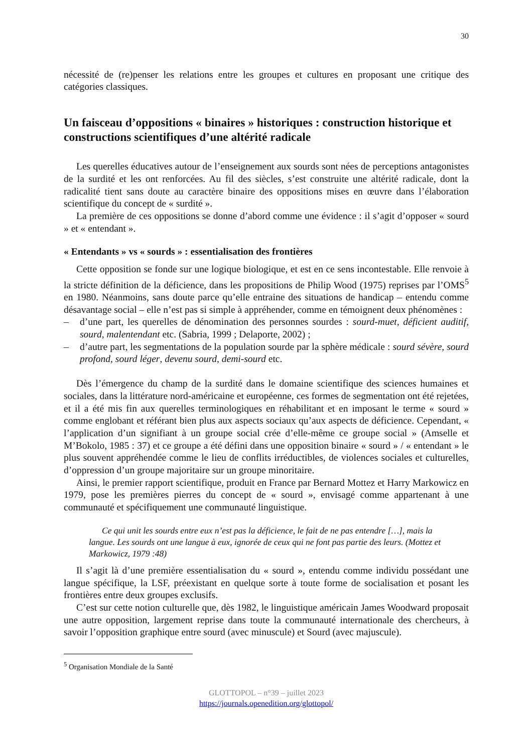30
nécessité de (re)penser les relations entre les groupes et cultures en proposant une critique des catégories classiques.
Un faisceau d’oppositions « binaires » historiques : construction historique et constructions scientifiques d’une altérité radicale
Les querelles éducatives autour de l’enseignement aux sourds sont nées de perceptions antagonistes de la surdité et les ont renforcées. Au fil des siècles, s’est construite une altérité radicale, dont la radicalité tient sans doute au caractère binaire des oppositions mises en œuvre dans l’élaboration scientifique du concept de « surdité ».
La première de ces oppositions se donne d’abord comme une évidence : il s’agit d’opposer « sourd » et « entendant ».
« Entendants » vs « sourds » : essentialisation des frontières
Cette opposition se fonde sur une logique biologique, et est en ce sens incontestable. Elle renvoie à la stricte définition de la déficience, dans les propositions de Philip Wood (1975) reprises par l’OMS<sup>5</sup> en 1980. Néanmoins, sans doute parce qu’elle entraine des situations de handicap – entendu comme désavantage social – elle n’est pas si simple à appréhender, comme en témoignent deux phénomènes :
– d’une part, les querelles de dénomination des personnes sourdes : sourd-muet, déficient auditif, sourd, malentendant etc. (Sabria, 1999 ; Delaporte, 2002) ;
– d’autre part, les segmentations de la population sourde par la sphère médicale : sourd sévère, sourd profond, sourd léger, devenu sourd, demi-sourd etc.
Dès l’émergence du champ de la surdité dans le domaine scientifique des sciences humaines et sociales, dans la littérature nord-américaine et européenne, ces formes de segmentation ont été rejetées, et il a été mis fin aux querelles terminologiques en réhabilitant et en imposant le terme « sourd » comme englobant et référant bien plus aux aspects sociaux qu’aux aspects de déficience. Cependant, « l’application d’un signifiant à un groupe social crée d’elle-même ce groupe social » (Amselle et M’Bokolo, 1985 : 37) et ce groupe a été défini dans une opposition binaire « sourd » / « entendant » le plus souvent appréhendée comme le lieu de conflits irréductibles, de violences sociales et culturelles, d’oppression d’un groupe majoritaire sur un groupe minoritaire.
Ainsi, le premier rapport scientifique, produit en France par Bernard Mottez et Harry Markowicz en 1979, pose les premières pierres du concept de « sourd », envisagé comme appartenant à une communauté et spécifiquement une communauté linguistique.
Ce qui unit les sourds entre eux n’est pas la déficience, le fait de ne pas entendre […], mais la langue. Les sourds ont une langue à eux, ignorée de ceux qui ne font pas partie des leurs. (Mottez et Markowicz, 1979 :48)
Il s’agit là d’une première essentialisation du « sourd », entendu comme individu possédant une langue spécifique, la LSF, préexistant en quelque sorte à toute forme de socialisation et posant les frontières entre deux groupes exclusifs.
C’est sur cette notion culturelle que, dès 1982, le linguistique américain James Woodward proposait une autre opposition, largement reprise dans toute la communauté internationale des chercheurs, à savoir l’opposition graphique entre sourd (avec minuscule) et Sourd (avec majuscule).
<sup>5</sup> Organisation Mondiale de la Santé
GLOTTOPOL – n°39 – juillet 2023
https://journals.openedition.org/glottopol/